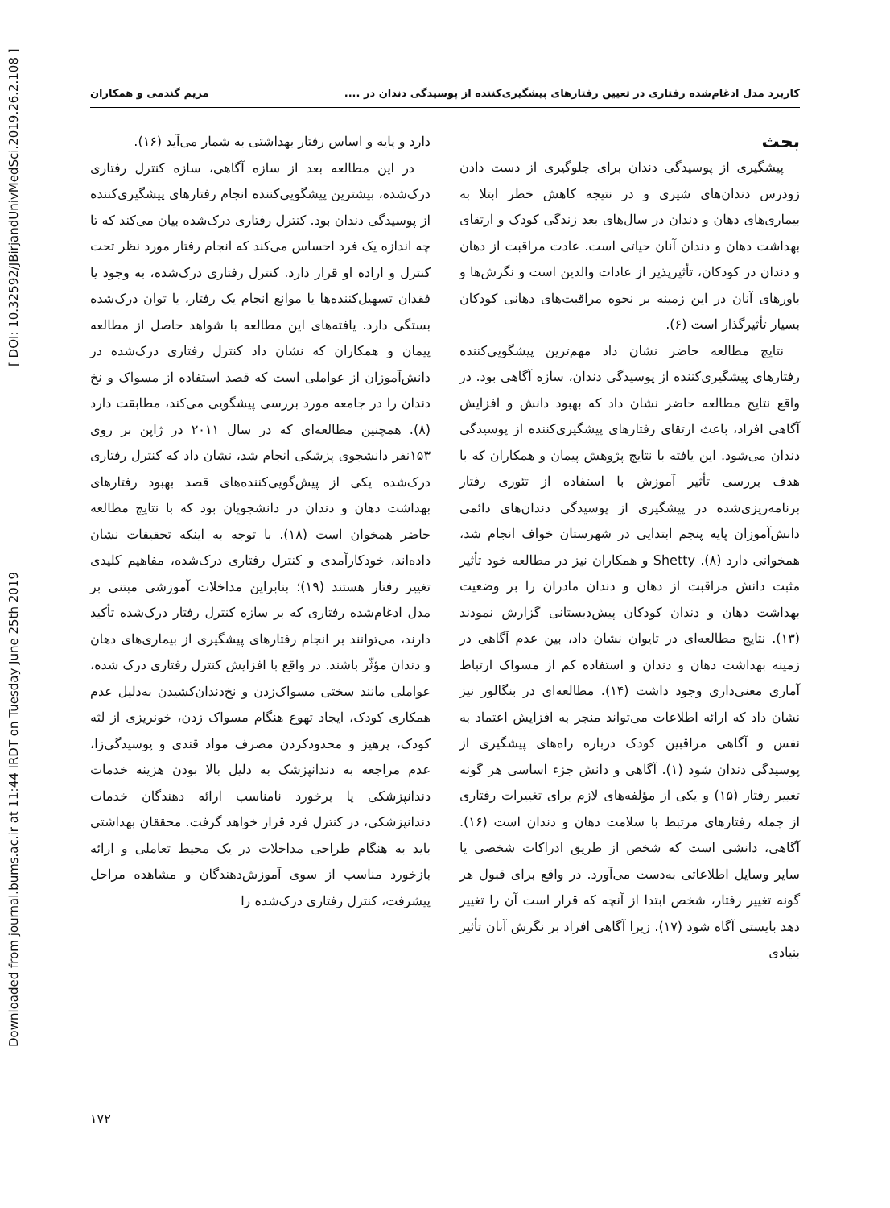Downloaded from journal.bums.ac.ir at 11:44 IRDT on Tuesday June 25th 2019 [ DOI: 10.32592/JBirjandUnivMedSci.2019.26.2.108 ]
کاربرد مدل ادغام‌شده رفتاری در تعیین رفتارهای پیشگیری‌کننده از پوسیدگی دندان در .... مریم گندمی و همکاران
بحث
پیشگیری از پوسیدگی دندان برای جلوگیری از دست دادن زودرس دندان‌های شیری و در نتیجه کاهش خطر ابتلا به بیماری‌های دهان و دندان در سال‌های بعد زندگی کودک و ارتقای بهداشت دهان و دندان آنان حیاتی است. عادت مراقبت از دهان و دندان در کودکان، تأثیرپذیر از عادات والدین است و نگرش‌ها و باورهای آنان در این زمینه بر نحوه مراقبت‌های دهانی کودکان بسیار تأثیرگذار است (۶).
نتایج مطالعه حاضر نشان داد مهم‌ترین پیشگویی‌کننده رفتارهای پیشگیری‌کننده از پوسیدگی دندان، سازه آگاهی بود. در واقع نتایج مطالعه حاضر نشان داد که بهبود دانش و افزایش آگاهی افراد، باعث ارتقای رفتارهای پیشگیری‌کننده از پوسیدگی دندان می‌شود. این یافته با نتایج پژوهش پیمان و همکاران که با هدف بررسی تأثیر آموزش با استفاده از تئوری رفتار برنامه‌ریزی‌شده در پیشگیری از پوسیدگی دندان‌های دائمی دانش‌آموزان پایه پنجم ابتدایی در شهرستان خواف انجام شد، همخوانی دارد (۸). Shetty و همکاران نیز در مطالعه خود تأثیر مثبت دانش مراقبت از دهان و دندان مادران را بر وضعیت بهداشت دهان و دندان کودکان پیش‌دبستانی گزارش نمودند (۱۳). نتایج مطالعه‌ای در تایوان نشان داد، بین عدم آگاهی در زمینه بهداشت دهان و دندان و استفاده کم از مسواک ارتباط آماری معنی‌داری وجود داشت (۱۴). مطالعه‌ای در بنگالور نیز نشان داد که ارائه اطلاعات می‌تواند منجر به افزایش اعتماد به نفس و آگاهی مراقبین کودک درباره راه‌های پیشگیری از پوسیدگی دندان شود (۱). آگاهی و دانش جزء اساسی هر گونه تغییر رفتار (۱۵) و یکی از مؤلفه‌های لازم برای تغییرات رفتاری از جمله رفتارهای مرتبط با سلامت دهان و دندان است (۱۶). آگاهی، دانشی است که شخص از طریق ادراکات شخصی یا سایر وسایل اطلاعاتی به‌دست می‌آورد. در واقع برای قبول هر گونه تغییر رفتار، شخص ابتدا از آنچه که قرار است آن را تغییر دهد بایستی آگاه شود (۱۷). زیرا آگاهی افراد بر نگرش آنان تأثیر بنیادی
دارد و پایه و اساس رفتار بهداشتی به شمار می‌آید (۱۶).
در این مطالعه بعد از سازه آگاهی، سازه کنترل رفتاری درک‌شده، بیشترین پیشگویی‌کننده انجام رفتارهای پیشگیری‌کننده از پوسیدگی دندان بود. کنترل رفتاری درک‌شده بیان می‌کند که تا چه اندازه یک فرد احساس می‌کند که انجام رفتار مورد نظر تحت کنترل و اراده او قرار دارد. کنترل رفتاری درک‌شده، به وجود یا فقدان تسهیل‌کننده‌ها یا موانع انجام یک رفتار، یا توان درک‌شده بستگی دارد. یافته‌های این مطالعه با شواهد حاصل از مطالعه پیمان و همکاران که نشان داد کنترل رفتاری درک‌شده در دانش‌آموزان از عواملی است که قصد استفاده از مسواک و نخ دندان را در جامعه مورد بررسی پیشگویی می‌کند، مطابقت دارد (۸). همچنین مطالعه‌ای که در سال ۲۰۱۱ در ژاپن بر روی ۱۵۳نفر دانشجوی پزشکی انجام شد، نشان داد که کنترل رفتاری درک‌شده یکی از پیش‌گویی‌کننده‌های قصد بهبود رفتارهای بهداشت دهان و دندان در دانشجویان بود که با نتایج مطالعه حاضر همخوان است (۱۸). با توجه به اینکه تحقیقات نشان داده‌اند، خودکارآمدی و کنترل رفتاری درک‌شده، مفاهیم کلیدی تغییر رفتار هستند (۱۹)؛ بنابراین مداخلات آموزشی مبتنی بر مدل ادغام‌شده رفتاری که بر سازه کنترل رفتار درک‌شده تأکید دارند، می‌توانند بر انجام رفتارهای پیشگیری از بیماری‌های دهان و دندان مؤثّر باشند. در واقع با افزایش کنترل رفتاری درک شده، عواملی مانند سختی مسواک‌زدن و نخ‌دندان‌کشیدن به‌دلیل عدم همکاری کودک، ایجاد تهوع هنگام مسواک زدن، خونریزی از لثه کودک، پرهیز و محدودکردن مصرف مواد قندی و پوسیدگی‌زا، عدم مراجعه به دندانپزشک به دلیل بالا بودن هزینه خدمات دندانپزشکی یا برخورد نامناسب ارائه دهندگان خدمات دندانپزشکی، در کنترل فرد قرار خواهد گرفت. محققان بهداشتی باید به هنگام طراحی مداخلات در یک محیط تعاملی و ارائه بازخورد مناسب از سوی آموزش‌دهندگان و مشاهده مراحل پیشرفت، کنترل رفتاری درک‌شده را
۱۷۲